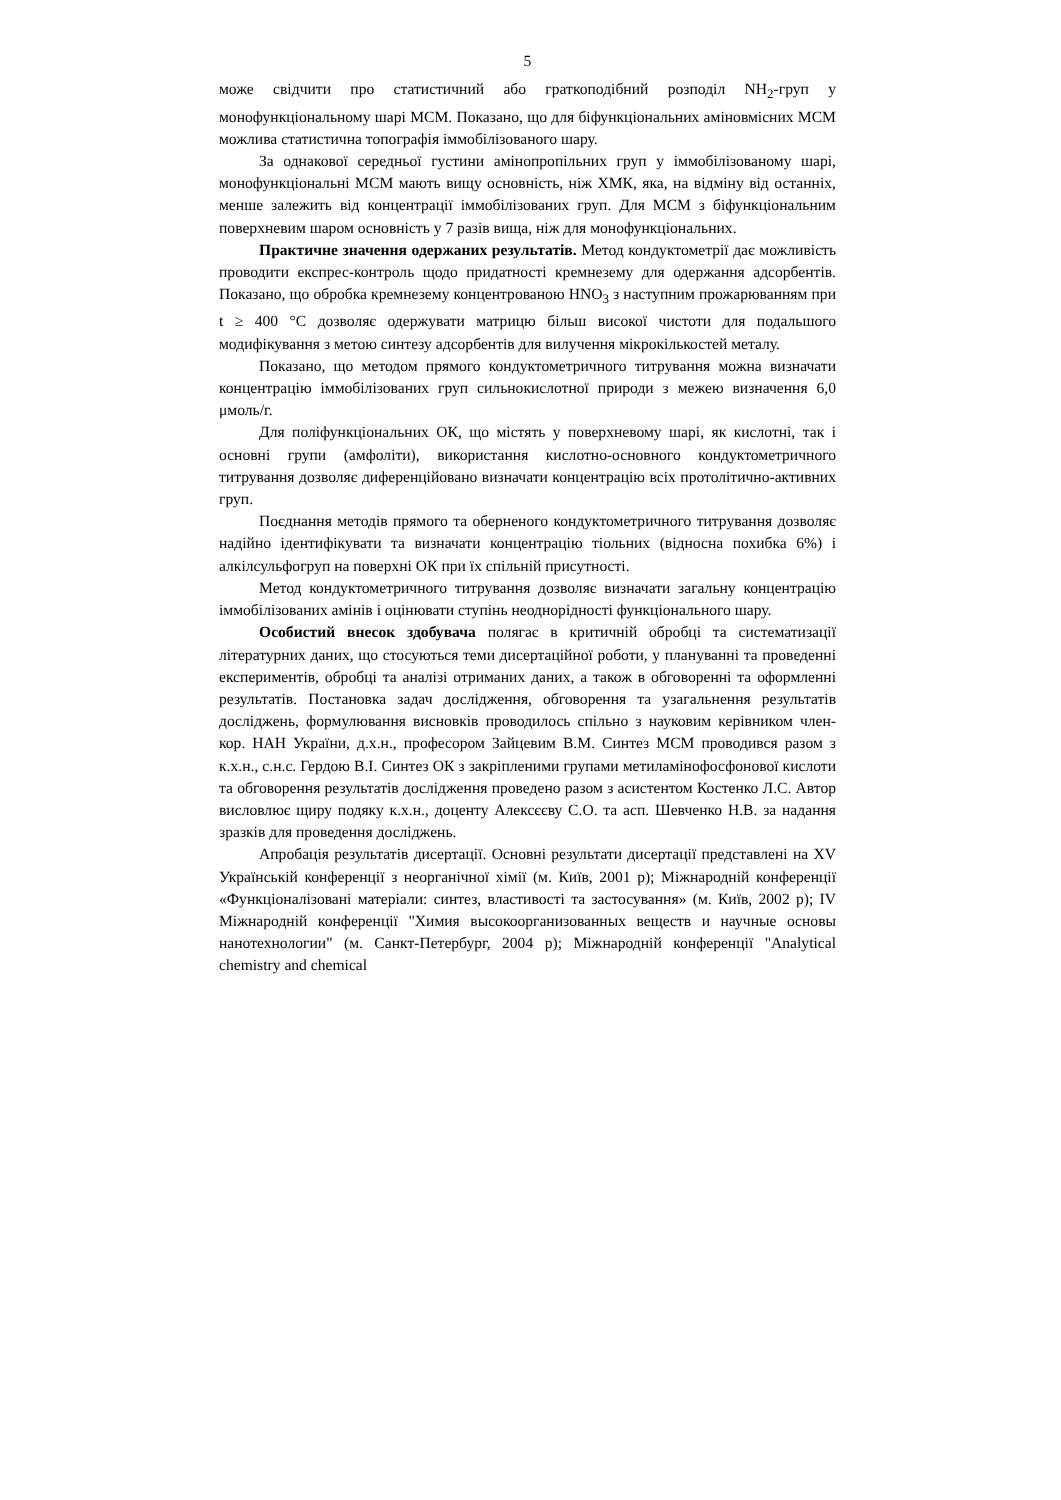5
може свідчити про статистичний або граткоподібний розподіл NH<sub>2</sub>-груп у монофункціональному шарі МСМ. Показано, що для біфункціональних аміновмісних МСМ можлива статистична топографія іммобілізованого шару.
За однакової середньої густини амінопропільних груп у іммобілізованому шарі, монофункціональні МСМ мають вищу основність, ніж ХМК, яка, на відміну від останніх, менше залежить від концентрації іммобілізованих груп. Для МСМ з біфункціональним поверхневим шаром основність у 7 разів вища, ніж для монофункціональних.
Практичне значення одержаних результатів. Метод кондуктометрії дає можливість проводити експрес-контроль щодо придатності кремнезему для одержання адсорбентів. Показано, що обробка кремнезему концентрованою HNO<sub>3</sub> з наступним прожарюванням при t ≥ 400 °C дозволяє одержувати матрицю більш високої чистоти для подальшого модифікування з метою синтезу адсорбентів для вилучення мікрокількостей металу.
Показано, що методом прямого кондуктометричного титрування можна визначати концентрацію іммобілізованих груп сильнокислотної природи з межею визначення 6,0 μмоль/г.
Для поліфункціональних ОК, що містять у поверхневому шарі, як кислотні, так і основні групи (амфоліти), використання кислотно-основного кондуктометричного титрування дозволяє диференційовано визначати концентрацію всіх протолітично-активних груп.
Поєднання методів прямого та оберненого кондуктометричного титрування дозволяє надійно ідентифікувати та визначати концентрацію тіольних (відносна похибка 6%) і алкілсульфогруп на поверхні ОК при їх спільній присутності.
Метод кондуктометричного титрування дозволяє визначати загальну концентрацію іммобілізованих амінів і оцінювати ступінь неоднорідності функціонального шару.
Особистий внесок здобувача полягає в критичній обробці та систематизації літературних даних, що стосуються теми дисертаційної роботи, у плануванні та проведенні експериментів, обробці та аналізі отриманих даних, а також в обговоренні та оформленні результатів. Постановка задач дослідження, обговорення та узагальнення результатів досліджень, формулювання висновків проводилось спільно з науковим керівником член-кор. НАН України, д.х.н., професором Зайцевим В.М. Синтез МСМ проводився разом з к.х.н., с.н.с. Гердою В.І. Синтез ОК з закріпленими групами метиламінофосфонової кислоти та обговорення результатів дослідження проведено разом з асистентом Костенко Л.С. Автор висловлює щиру подяку к.х.н., доценту Алексєєву С.О. та асп. Шевченко Н.В. за надання зразків для проведення досліджень.
Апробація результатів дисертації. Основні результати дисертації представлені на XV Українській конференції з неорганічної хімії (м. Київ, 2001 р); Міжнародній конференції «Функціоналізовані матеріали: синтез, властивості та застосування» (м. Київ, 2002 р); IV Міжнародній конференції "Химия высокоорганизованных веществ и научные основы нанотехнологии" (м. Санкт-Петербург, 2004 р); Міжнародній конференції "Analytical chemistry and chemical